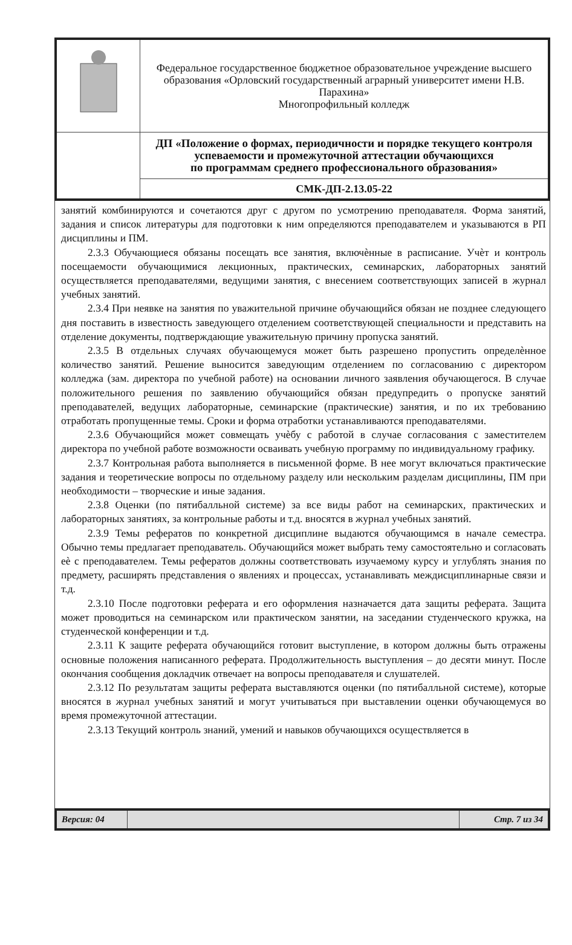| | Федеральное государственное бюджетное образовательное учреждение высшего образования «Орловский государственный аграрный университет имени Н.В. Парахина» Многопрофильный колледж |
| | ДП «Положение о формах, периодичности и порядке текущего контроля успеваемости и промежуточной аттестации обучающихся по программам среднего профессионального образования» |
| | СМК-ДП-2.13.05-22 |
занятий комбинируются и сочетаются друг с другом по усмотрению преподавателя. Форма занятий, задания и список литературы для подготовки к ним определяются преподавателем и указываются в РП дисциплины и ПМ.
2.3.3 Обучающиеся обязаны посещать все занятия, включѐнные в расписание. Учѐт и контроль посещаемости обучающимися лекционных, практических, семинарских, лабораторных занятий осуществляется преподавателями, ведущими занятия, с внесением соответствующих записей в журнал учебных занятий.
2.3.4 При неявке на занятия по уважительной причине обучающийся обязан не позднее следующего дня поставить в известность заведующего отделением соответствующей специальности и представить на отделение документы, подтверждающие уважительную причину пропуска занятий.
2.3.5 В отдельных случаях обучающемуся может быть разрешено пропустить определѐнное количество занятий. Решение выносится заведующим отделением по согласованию с директором колледжа (зам. директора по учебной работе) на основании личного заявления обучающегося. В случае положительного решения по заявлению обучающийся обязан предупредить о пропуске занятий преподавателей, ведущих лабораторные, семинарские (практические) занятия, и по их требованию отработать пропущенные темы. Сроки и форма отработки устанавливаются преподавателями.
2.3.6 Обучающийся может совмещать учѐбу с работой в случае согласования с заместителем директора по учебной работе возможности осваивать учебную программу по индивидуальному графику.
2.3.7 Контрольная работа выполняется в письменной форме. В нее могут включаться практические задания и теоретические вопросы по отдельному разделу или нескольким разделам дисциплины, ПМ при необходимости – творческие и иные задания.
2.3.8 Оценки (по пятибалльной системе) за все виды работ на семинарских, практических и лабораторных занятиях, за контрольные работы и т.д. вносятся в журнал учебных занятий.
2.3.9 Темы рефератов по конкретной дисциплине выдаются обучающимся в начале семестра. Обычно темы предлагает преподаватель. Обучающийся может выбрать тему самостоятельно и согласовать еѐ с преподавателем. Темы рефератов должны соответствовать изучаемому курсу и углублять знания по предмету, расширять представления о явлениях и процессах, устанавливать междисциплинарные связи и т.д.
2.3.10 После подготовки реферата и его оформления назначается дата защиты реферата. Защита может проводиться на семинарском или практическом занятии, на заседании студенческого кружка, на студенческой конференции и т.д.
2.3.11 К защите реферата обучающийся готовит выступление, в котором должны быть отражены основные положения написанного реферата. Продолжительность выступления – до десяти минут. После окончания сообщения докладчик отвечает на вопросы преподавателя и слушателей.
2.3.12 По результатам защиты реферата выставляются оценки (по пятибалльной системе), которые вносятся в журнал учебных занятий и могут учитываться при выставлении оценки обучающемуся во время промежуточной аттестации.
2.3.13 Текущий контроль знаний, умений и навыков обучающихся осуществляется в
| Версия: 04 | | Стр. 7 из 34 |